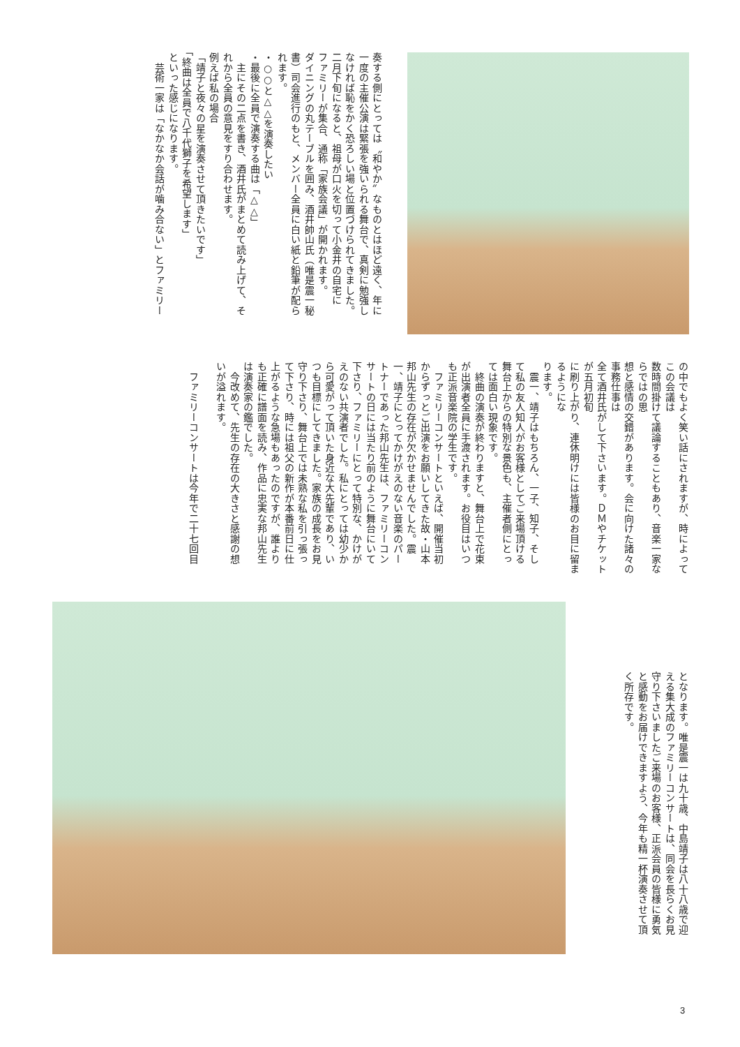奏する側にとっては〝和やか〟なものとはほど遠く、年に
一度の主催公演は緊張を強いられる舞台で、真剣に勉強し
なければ恥をかく恐ろしい場と位置づけられてきました。
二月下旬になると、祖母が口火を切って小金井の自宅に
ファミリーが集合、通称「家族会議」が開かれます。
ダイニングの丸テーブルを囲み、酒井帥山氏（唯是震一秘
書）司会進行のもと、メンバー全員に白い紙と鉛筆が配ら
れます。
・○○と△△を演奏したい
・最後に全員で演奏する曲は「△△」
　主にその二点を書き、酒井氏がまとめて読み上げて、そ
れから全員の意見をすり合わせます。
例えば私の場合
「靖子と夜々の星を演奏させて頂きたいです」
「終曲は全員で八千代獅子を希望します」
といった感じになります。
　芸術一家は「なかなか会話が噛み合ない」とファミリー
の中でもよく笑い話にされますが、時によってこの会議は
数時間掛けて議論することもあり、音楽一家ならではの思
想と感情の交錯があります。会に向けた諸々の事務仕事は
全て酒井氏がして下さいます。ＤＭやチケットが五月初旬
に刷り上がり、連休明けには皆様のお目に留まるようにな
ります。
　震一、靖子はもちろん、一子、知子、そし
て私の友人知人がお客様としてご来場頂ける
舞台上からの特別な景色も、主催者側にとっ
ては面白い現象です。
　終曲の演奏が終わりますと、舞台上で花束
が出演者全員に手渡されます。お役目はいつ
も正派音楽院の学生です。
　ファミリーコンサートといえば、開催当初
からずっとご出演をお願いしてきた故・山本
邦山先生の存在が欠かせませんでした。震
一、靖子にとってかけがえのない音楽のパー
トナーであった邦山先生は、ファミリーコン
サートの日には当たり前のように舞台にいて
下さり、ファミリーにとって特別な、かけが
えのない共演者でした。私にとっては幼少か
ら可愛がって頂いた身近な大先輩であり、い
つも目標にしてきました。家族の成長をお見
守り下さり、舞台上では未熟な私を引っ張っ
て下さり、時には祖父の新作が本番前日に仕
上がるような急場もあったのですが、誰より
も正確に譜面を読み、作品に忠実な邦山先生
は演奏家の鑑でした。
　今改めて、先生の存在の大きさと感謝の想
いが溢れます。
　ファミリーコンサートは今年で二十七回目
となります。唯是震一は九十歳、中島靖子は八十八歳で迎
える集大成のファミリーコンサートは、同会を長らくお見
守り下さいましたご来場のお客様、正派会員の皆様に勇気
と感動をお届けできますよう、今年も精一杯演奏させて頂
く所存です。
3